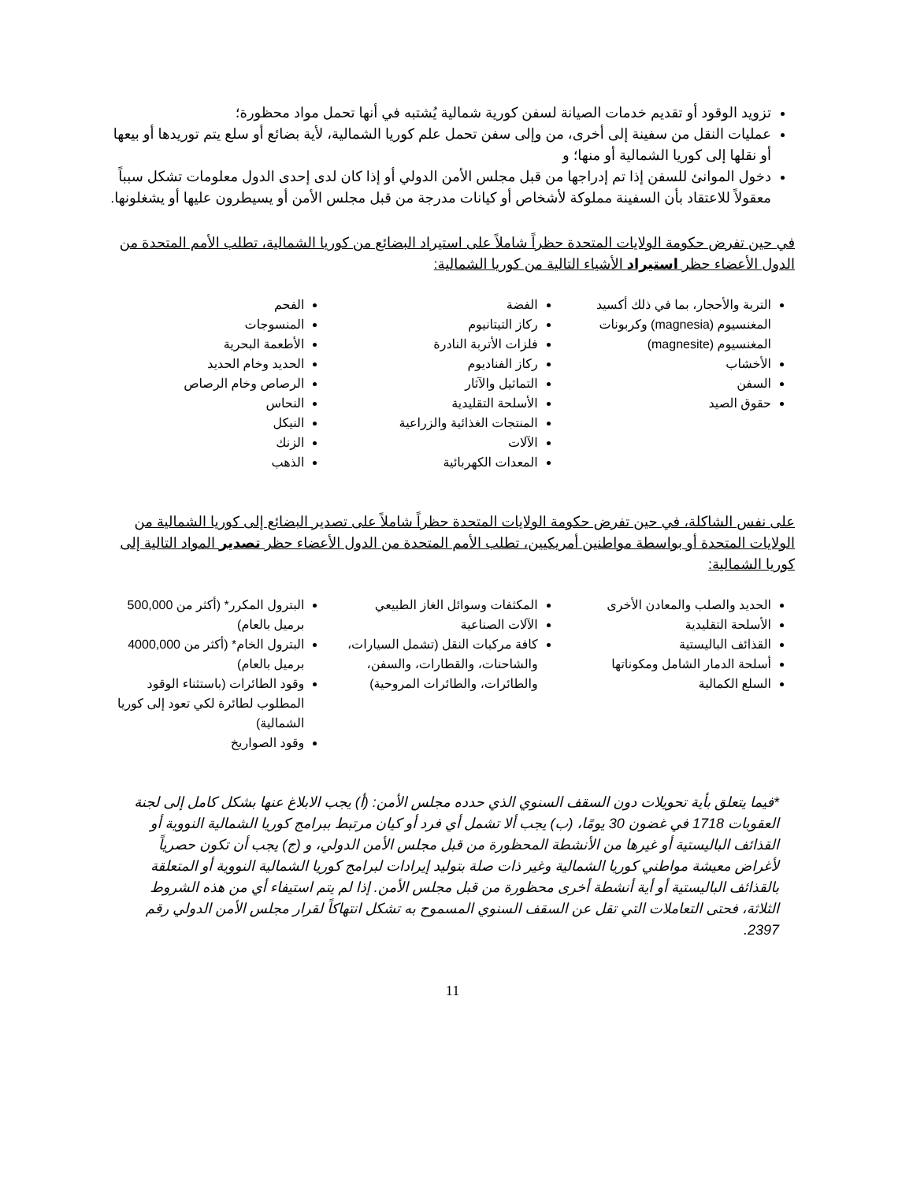تزويد الوقود أو تقديم خدمات الصيانة لسفن كورية شمالية يُشتبه في أنها تحمل مواد محظورة؛
عمليات النقل من سفينة إلى أخرى، من وإلى سفن تحمل علم كوريا الشمالية، لأية بضائع أو سلع يتم توريدها أو بيعها أو نقلها إلى كوريا الشمالية أو منها؛ و
دخول الموانئ للسفن إذا تم إدراجها من قبل مجلس الأمن الدولي أو إذا كان لدى إحدى الدول معلومات تشكل سبباً معقولاً للاعتقاد بأن السفينة مملوكة لأشخاص أو كيانات مدرجة من قبل مجلس الأمن أو يسيطرون عليها أو يشغلونها.
في حين تفرض حكومة الولايات المتحدة حظراً شاملاً على استيراد البضائع من كوريا الشمالية، تطلب الأمم المتحدة من الدول الأعضاء حظر استيراد الأشياء التالية من كوريا الشمالية:
التربة والأحجار، بما في ذلك أكسيد المغنسيوم (magnesia) وكربونات المغنسيوم (magnesite)
الأخشاب
السفن
حقوق الصيد
الفضة
ركاز التيتانيوم
فلزات الأتربة النادرة
ركاز الفناديوم
التماثيل والآثار
الأسلحة التقليدية
المنتجات الغذائية والزراعية
الآلات
المعدات الكهربائية
الفحم
المنسوجات
الأطعمة البحرية
الحديد وخام الحديد
الرصاص وخام الرصاص
النحاس
النيكل
الزنك
الذهب
على نفس الشاكلة، في حين تفرض حكومة الولايات المتحدة حظراً شاملاً على تصدير البضائع إلى كوريا الشمالية من الولايات المتحدة أو بواسطة مواطنين أمريكيين، تطلب الأمم المتحدة من الدول الأعضاء حظر تصدير المواد التالية إلى كوريا الشمالية:
الحديد والصلب والمعادن الأخرى
الأسلحة التقليدية
القذائف الباليستية
أسلحة الدمار الشامل ومكوناتها
السلع الكمالية
المكثفات وسوائل الغاز الطبيعي
الآلات الصناعية
كافة مركبات النقل (تشمل السيارات، والشاحنات، والقطارات، والسفن، والطائرات، والطائرات المروحية)
البترول المكرر* (أكثر من 500,000 برميل بالعام)
البترول الخام* (أكثر من 4000,000 برميل بالعام)
وقود الطائرات (باستثناء الوقود المطلوب لطائرة لكي تعود إلى كوريا الشمالية)
وقود الصواريخ
*فيما يتعلق بأية تحويلات دون السقف السنوي الذي حدده مجلس الأمن: (أ) يجب الابلاغ عنها بشكل كامل إلى لجنة العقوبات 1718 في غضون 30 يومًا، (ب) يجب ألا تشمل أي فرد أو كيان مرتبط ببرامج كوريا الشمالية النووية أو القذائف الباليستية أو غيرها من الأنشطة المحظورة من قبل مجلس الأمن الدولي، و (ج) يجب أن تكون حصرياً لأغراض معيشة مواطني كوريا الشمالية وغير ذات صلة بتوليد إيرادات لبرامج كوريا الشمالية النووية أو المتعلقة بالقذائف الباليستية أو أية أنشطة أخرى محظورة من قبل مجلس الأمن. إذا لم يتم استيفاء أي من هذه الشروط الثلاثة، فحتى التعاملات التي تقل عن السقف السنوي المسموح به تشكل انتهاكاً لقرار مجلس الأمن الدولي رقم 2397.
11